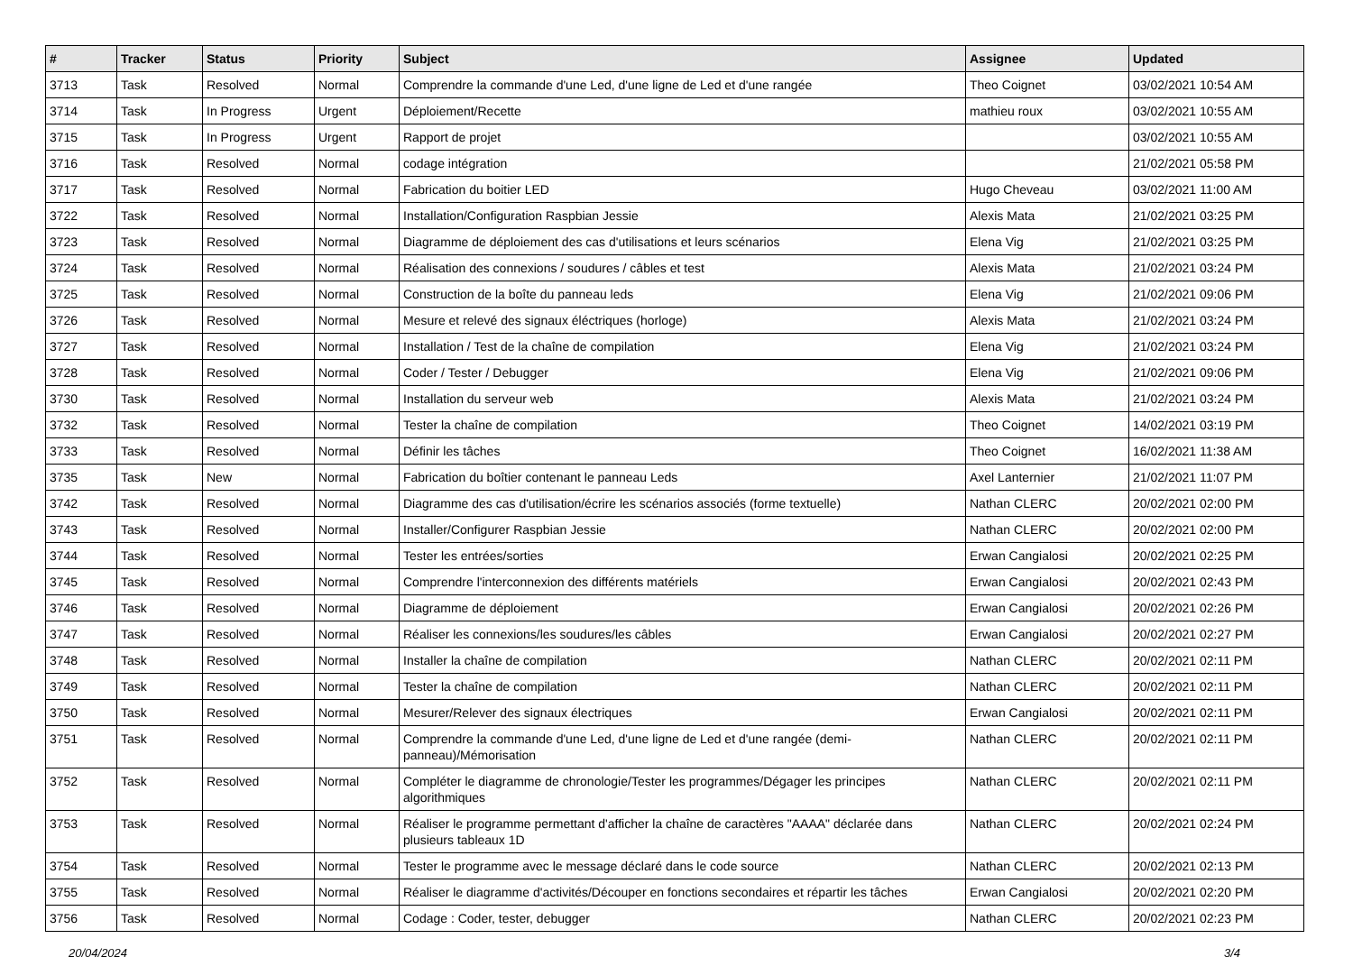| # | Tracker | Status | Priority | Subject | Assignee | Updated |
| --- | --- | --- | --- | --- | --- | --- |
| 3713 | Task | Resolved | Normal | Comprendre la commande d'une Led, d'une ligne de Led et d'une rangée | Theo Coignet | 03/02/2021 10:54 AM |
| 3714 | Task | In Progress | Urgent | Déploiement/Recette | mathieu roux | 03/02/2021 10:55 AM |
| 3715 | Task | In Progress | Urgent | Rapport de projet | | 03/02/2021 10:55 AM |
| 3716 | Task | Resolved | Normal | codage intégration | | 21/02/2021 05:58 PM |
| 3717 | Task | Resolved | Normal | Fabrication du boitier LED | Hugo Cheveau | 03/02/2021 11:00 AM |
| 3722 | Task | Resolved | Normal | Installation/Configuration Raspbian Jessie | Alexis Mata | 21/02/2021 03:25 PM |
| 3723 | Task | Resolved | Normal | Diagramme de déploiement des cas d'utilisations et leurs scénarios | Elena Vig | 21/02/2021 03:25 PM |
| 3724 | Task | Resolved | Normal | Réalisation des connexions / soudures / câbles et test | Alexis Mata | 21/02/2021 03:24 PM |
| 3725 | Task | Resolved | Normal | Construction de la boîte du panneau leds | Elena Vig | 21/02/2021 09:06 PM |
| 3726 | Task | Resolved | Normal | Mesure et relevé des signaux éléctriques (horloge) | Alexis Mata | 21/02/2021 03:24 PM |
| 3727 | Task | Resolved | Normal | Installation / Test de la chaîne de compilation | Elena Vig | 21/02/2021 03:24 PM |
| 3728 | Task | Resolved | Normal | Coder / Tester / Debugger | Elena Vig | 21/02/2021 09:06 PM |
| 3730 | Task | Resolved | Normal | Installation du serveur web | Alexis Mata | 21/02/2021 03:24 PM |
| 3732 | Task | Resolved | Normal | Tester la chaîne de compilation | Theo Coignet | 14/02/2021 03:19 PM |
| 3733 | Task | Resolved | Normal | Définir les tâches | Theo Coignet | 16/02/2021 11:38 AM |
| 3735 | Task | New | Normal | Fabrication du boîtier contenant le panneau Leds | Axel Lanternier | 21/02/2021 11:07 PM |
| 3742 | Task | Resolved | Normal | Diagramme des cas d'utilisation/écrire les scénarios associés (forme textuelle) | Nathan CLERC | 20/02/2021 02:00 PM |
| 3743 | Task | Resolved | Normal | Installer/Configurer Raspbian Jessie | Nathan CLERC | 20/02/2021 02:00 PM |
| 3744 | Task | Resolved | Normal | Tester les entrées/sorties | Erwan Cangialosi | 20/02/2021 02:25 PM |
| 3745 | Task | Resolved | Normal | Comprendre l'interconnexion des différents matériels | Erwan Cangialosi | 20/02/2021 02:43 PM |
| 3746 | Task | Resolved | Normal | Diagramme de déploiement | Erwan Cangialosi | 20/02/2021 02:26 PM |
| 3747 | Task | Resolved | Normal | Réaliser les connexions/les soudures/les câbles | Erwan Cangialosi | 20/02/2021 02:27 PM |
| 3748 | Task | Resolved | Normal | Installer la chaîne de compilation | Nathan CLERC | 20/02/2021 02:11 PM |
| 3749 | Task | Resolved | Normal | Tester la chaîne de compilation | Nathan CLERC | 20/02/2021 02:11 PM |
| 3750 | Task | Resolved | Normal | Mesurer/Relever des signaux électriques | Erwan Cangialosi | 20/02/2021 02:11 PM |
| 3751 | Task | Resolved | Normal | Comprendre la commande d'une Led, d'une ligne de Led et d'une rangée (demi-panneau)/Mémorisation | Nathan CLERC | 20/02/2021 02:11 PM |
| 3752 | Task | Resolved | Normal | Compléter le diagramme de chronologie/Tester les programmes/Dégager les principes algorithmiques | Nathan CLERC | 20/02/2021 02:11 PM |
| 3753 | Task | Resolved | Normal | Réaliser le programme permettant d'afficher la chaîne de caractères "AAAA" déclarée dans plusieurs tableaux 1D | Nathan CLERC | 20/02/2021 02:24 PM |
| 3754 | Task | Resolved | Normal | Tester le programme avec le message déclaré dans le code source | Nathan CLERC | 20/02/2021 02:13 PM |
| 3755 | Task | Resolved | Normal | Réaliser le diagramme d'activités/Découper en fonctions secondaires et répartir les tâches | Erwan Cangialosi | 20/02/2021 02:20 PM |
| 3756 | Task | Resolved | Normal | Codage : Coder, tester, debugger | Nathan CLERC | 20/02/2021 02:23 PM |
20/04/2024 3/4